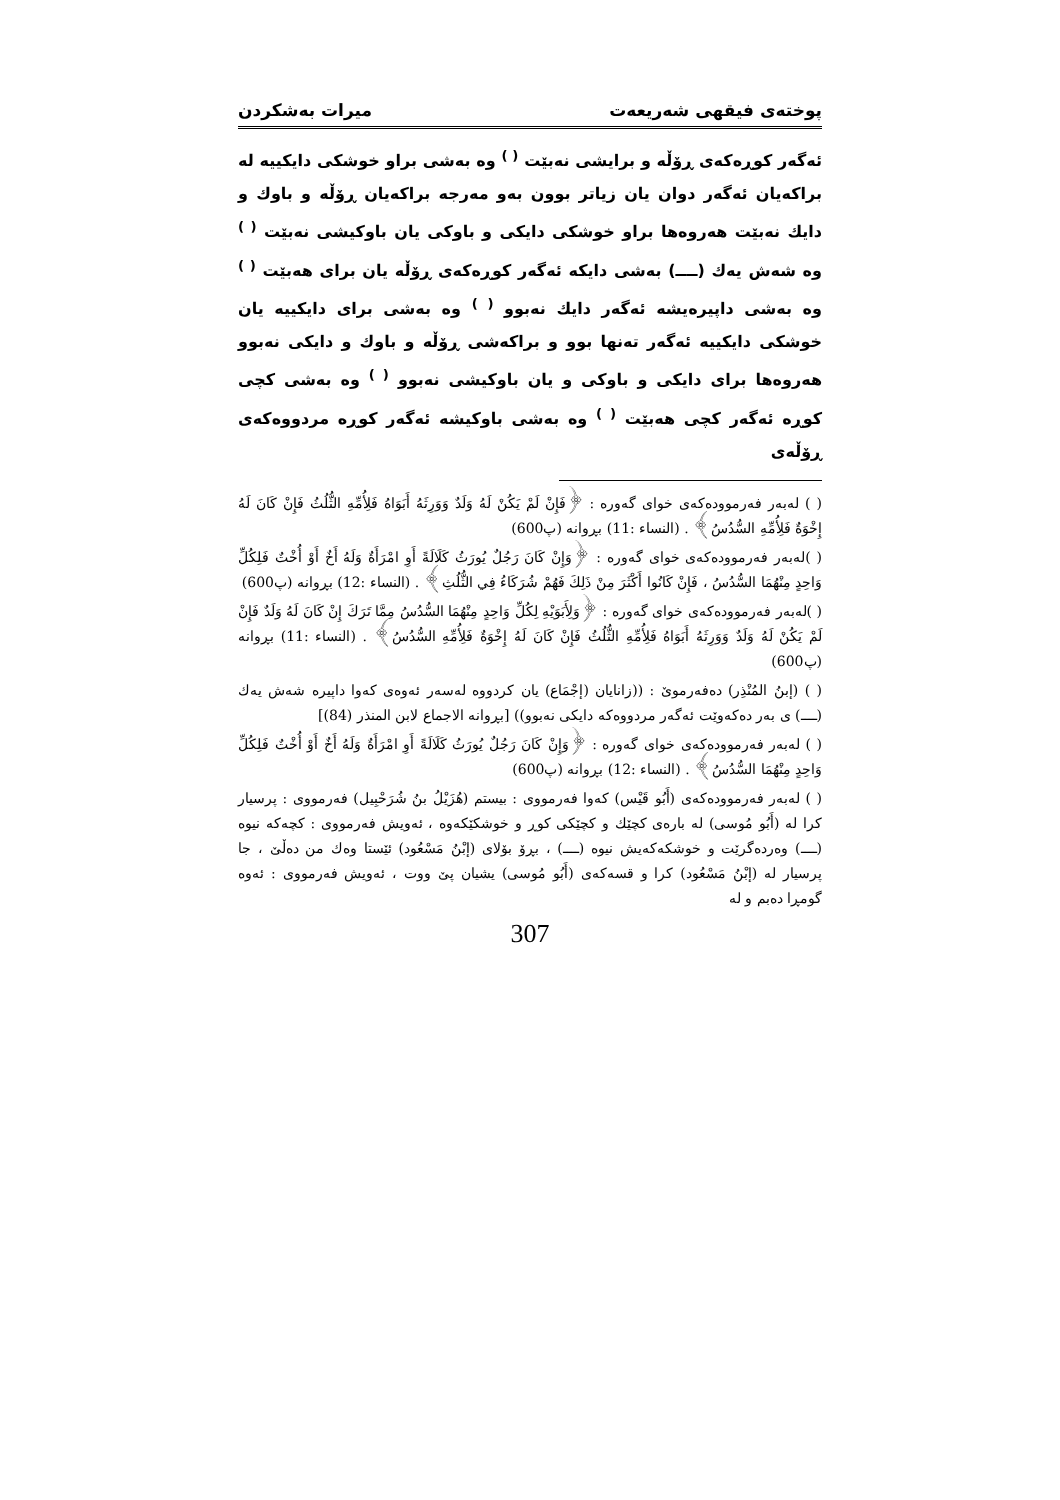پوختەی فیقهی شەریعەت میرات بەشکردن
ئەگەر کوڕەکەی ڕۆڵە و برایشی نەبێت <sup>( )</sup> وە بەشی براو خوشکی دایکییە لە براکەیان ئەگەر دوان یان زیاتر بوون بەو مەرجە براکەیان ڕۆڵە و باوك و دایك نەبێت هەروەها براو خوشکی دایکی و باوکی یان باوکیشی نەبێت <sup>( )</sup> وە شەش یەك (ــــ) بەشی دایکە ئەگەر کوڕەکەی ڕۆڵە یان برای هەبێت <sup>( )</sup> وە بەشی داپیرەیشە ئەگەر دایك نەبوو <sup>( )</sup> وە بەشی برای دایکییە یان خوشکی دایکییە ئەگەر تەنها بوو و براکەشی ڕۆڵە و باوك و دایکی نەبوو هەروەها برای دایکی و باوکی و یان باوکیشی نەبوو <sup>( )</sup> وە بەشی کچی کوڕە ئەگەر کچی هەبێت <sup>( )</sup> وە بەشی باوکیشە ئەگەر کوڕە مردووەکەی ڕۆڵەی
( ) لەبەر فەرموودەکەی خوای گەورە : ﴿فَإِنْ لَمْ يَكُنْ لَهُ وَلَدٌ وَوَرِثَهُ أَبَوَاهُ فَلِأُمِّهِ الثُّلُثُ فَإِنْ كَانَ لَهُ إِخْوَةٌ فَلِأُمِّهِ السُّدُسُ﴾ . (النساء :11) بڕوانە (پ600)
( )لەبەر فەرموودەکەی خوای گەورە : ﴿وَإِنْ كَانَ رَجُلٌ يُورَثُ كَلَالَةً أَوِ امْرَأَةٌ وَلَهُ أَخٌ أَوْ أُخْتٌ فَلِكُلِّ وَاحِدٍ مِنْهُمَا السُّدُسُ ، فَإِنْ كَانُوا أَكْثَرَ مِنْ ذَلِكَ فَهُمْ شُرَكَاءُ فِي الثُّلُثِ﴾ . (النساء :12) بڕوانە (پ600)
( )لەبەر فەرموودەکەی خوای گەورە : ﴿وَلِأَبَوَيْهِ لِكُلِّ وَاحِدٍ مِنْهُمَا السُّدُسُ مِمَّا تَرَكَ إِنْ كَانَ لَهُ وَلَدٌ فَإِنْ لَمْ يَكُنْ لَهُ وَلَدٌ وَوَرِثَهُ أَبَوَاهُ فَلِأُمِّهِ الثُّلُثُ فَإِنْ كَانَ لَهُ إِخْوَةٌ فَلِأُمِّهِ السُّدُسُ﴾ . (النساء :11) بڕوانە (پ600)
( ) (إبنُ المُنْذِر) دەفەرموێ : ((زانایان (إجْمَاع) یان کردووە لەسەر ئەوەی کەوا داپیرە شەش یەك (ــــ) ی بەر دەکەوێت ئەگەر مردووەکە دایکی نەبوو)) [بڕوانە الاجماع لابن المنذر (84)]
( ) لەبەر فەرموودەکەی خوای گەورە : ﴿وَإِنْ كَانَ رَجُلٌ يُورَثُ كَلَالَةً أَوِ امْرَأَةٌ وَلَهُ أَخٌ أَوْ أُخْتٌ فَلِكُلِّ وَاحِدٍ مِنْهُمَا السُّدُسُ﴾ . (النساء :12) بڕوانە (پ600)
( ) لەبەر فەرموودەکەی (أَبُو قَيْس) کەوا فەرمووی : بیستم (هُزَيْلُ بنُ شُرَحْبِيل) فەرمووی : پرسیار کرا لە (أَبُو مُوسى) لە بارەی کچێك و کچێکی کوڕ و خوشکێکەوە ، ئەویش فەرمووی : کچەکە نیوە (ــــ) وەردەگرێت و خوشکەکەیش نیوە (ــــ) ، بڕۆ بۆلای (إبْنُ مَسْعُود) ئێستا وەك من دەڵێ ، جا پرسیار لە (إبْنُ مَسْعُود) کرا و قسەکەی (أَبُو مُوسى) یشیان پێ ووت ، ئەویش فەرمووی : ئەوە گومڕا دەبم و لە
307